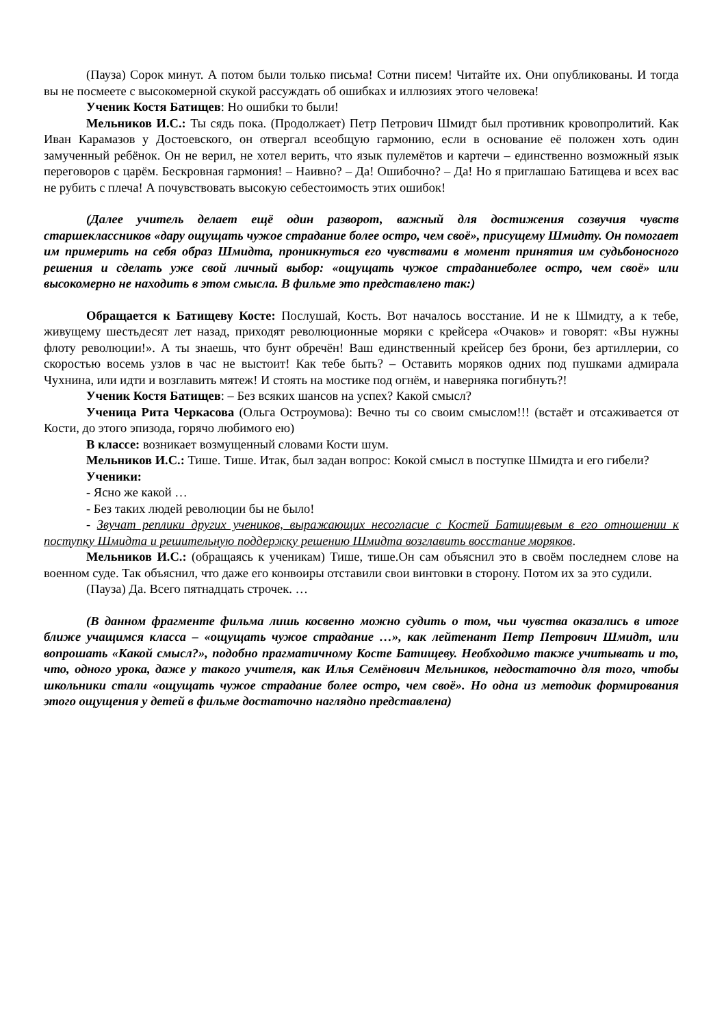(Пауза) Сорок минут. А потом были только письма! Сотни писем! Читайте их. Они опубликованы. И тогда вы не посмеете с высокомерной скукой рассуждать об ошибках и иллюзиях этого человека!
Ученик Костя Батищев: Но ошибки то были!
Мельников И.С.: Ты сядь пока. (Продолжает) Петр Петрович Шмидт был противник кровопролитий. Как Иван Карамазов у Достоевского, он отвергал всеобщую гармонию, если в основание её положен хоть один замученный ребёнок. Он не верил, не хотел верить, что язык пулемётов и картечи – единственно возможный язык переговоров с царём. Бескровная гармония! – Наивно? – Да! Ошибочно? – Да! Но я приглашаю Батищева и всех вас не рубить с плеча! А почувствовать высокую себестоимость этих ошибок!
(Далее учитель делает ещё один разворот, важный для достижения созвучия чувств старшеклассников «дару ощущать чужое страдание более остро, чем своё», присущему Шмидту. Он помогает им примерить на себя образ Шмидта, проникнуться его чувствами в момент принятия им судьбоносного решения и сделать уже свой личный выбор: «ощущать чужое страданиеболее остро, чем своё» или высокомерно не находить в этом смысла. В фильме это представлено так:)
Обращается к Батищеву Косте: Послушай, Кость. Вот началось восстание. И не к Шмидту, а к тебе, живущему шестьдесят лет назад, приходят революционные моряки с крейсера «Очаков» и говорят: «Вы нужны флоту революции!». А ты знаешь, что бунт обречён! Ваш единственный крейсер без брони, без артиллерии, со скоростью восемь узлов в час не выстоит! Как тебе быть? – Оставить моряков одних под пушками адмирала Чухнина, или идти и возглавить мятеж! И стоять на мостике под огнём, и наверняка погибнуть?!
Ученик Костя Батищев: – Без всяких шансов на успех? Какой смысл?
Ученица Рита Черкасова (Ольга Остроумова): Вечно ты со своим смыслом!!! (встаёт и отсаживается от Кости, до этого эпизода, горячо любимого ею)
В классе: возникает возмущенный словами Кости шум.
Мельников И.С.: Тише. Тише. Итак, был задан вопрос: Кокой смысл в поступке Шмидта и его гибели?
Ученики:
- Ясно же какой …
- Без таких людей революции бы не было!
- Звучат реплики других учеников, выражающих несогласие с Костей Батищевым в его отношении к поступку Шмидта и решительную поддержку решению Шмидта возглавить восстание моряков.
Мельников И.С.: (обращаясь к ученикам) Тише, тише.Он сам объяснил это в своём последнем слове на военном суде. Так объяснил, что даже его конвоиры отставили свои винтовки в сторону. Потом их за это судили.
(Пауза) Да. Всего пятнадцать строчек. …
(В данном фрагменте фильма лишь косвенно можно судить о том, чьи чувства оказались в итоге ближе учащимся класса – «ощущать чужое страдание …», как лейтенант Петр Петрович Шмидт, или вопрошать «Какой смысл?», подобно прагматичному Косте Батищеву. Необходимо также учитывать и то, что, одного урока, даже у такого учителя, как Илья Семёнович Мельников, недостаточно для того, чтобы школьники стали «ощущать чужое страдание более остро, чем своё». Но одна из методик формирования этого ощущения у детей в фильме достаточно наглядно представлена)